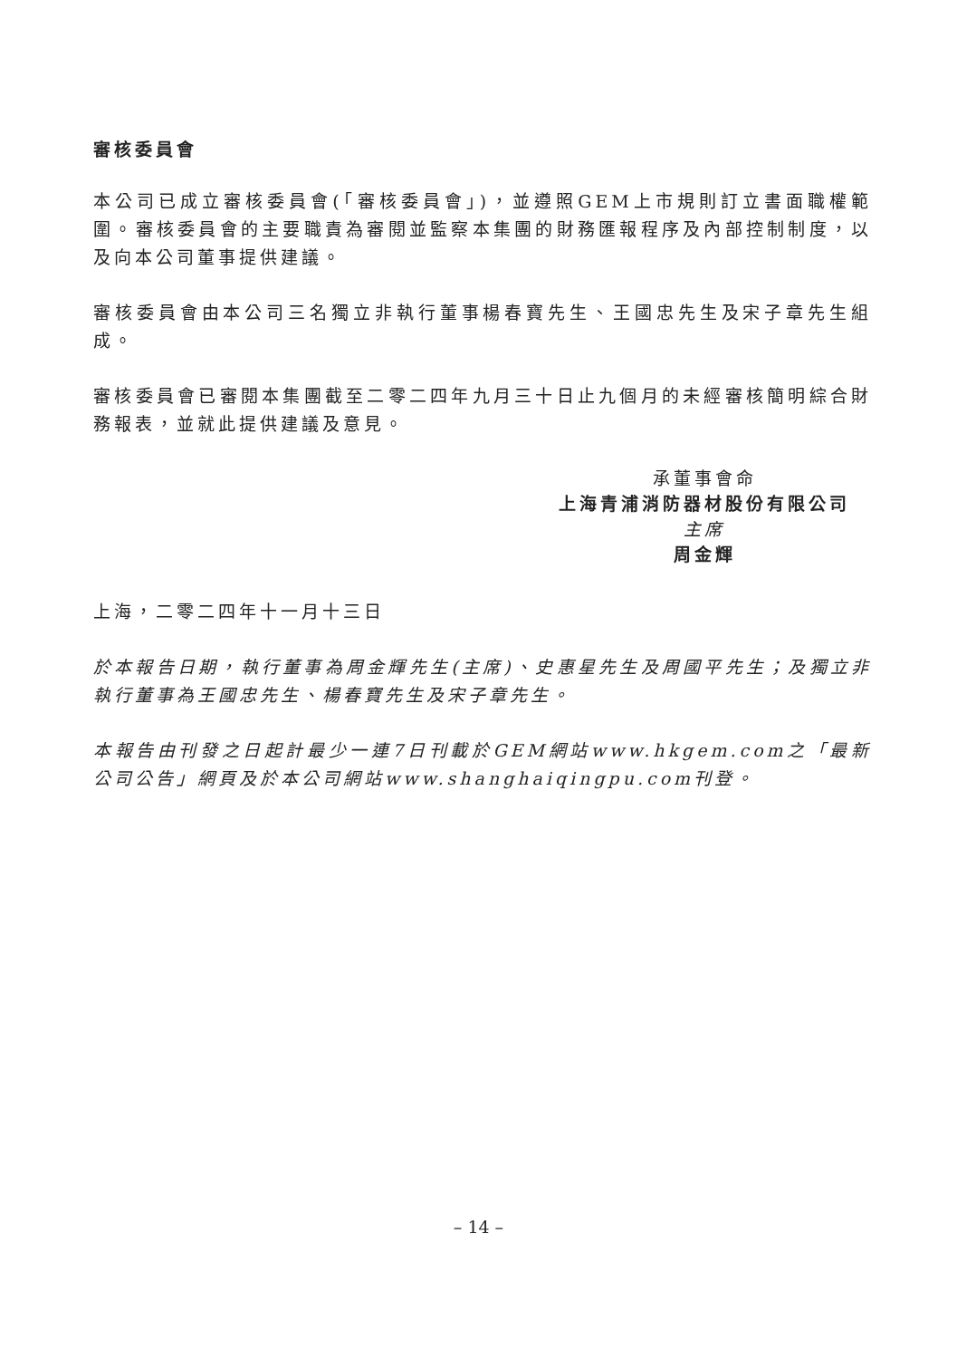審核委員會
本公司已成立審核委員會(「審核委員會」)，並遵照GEM上市規則訂立書面職權範圍。審核委員會的主要職責為審閱並監察本集團的財務匯報程序及內部控制制度，以及向本公司董事提供建議。
審核委員會由本公司三名獨立非執行董事楊春寶先生、王國忠先生及宋子章先生組成。
審核委員會已審閱本集團截至二零二四年九月三十日止九個月的未經審核簡明綜合財務報表，並就此提供建議及意見。
承董事會命
上海青浦消防器材股份有限公司
主席
周金輝
上海，二零二四年十一月十三日
於本報告日期，執行董事為周金輝先生(主席)、史惠星先生及周國平先生；及獨立非執行董事為王國忠先生、楊春寶先生及宋子章先生。
本報告由刊發之日起計最少一連7日刊載於GEM網站www.hkgem.com之「最新公司公告」網頁及於本公司網站www.shanghaiqingpu.com刊登。
– 14 –